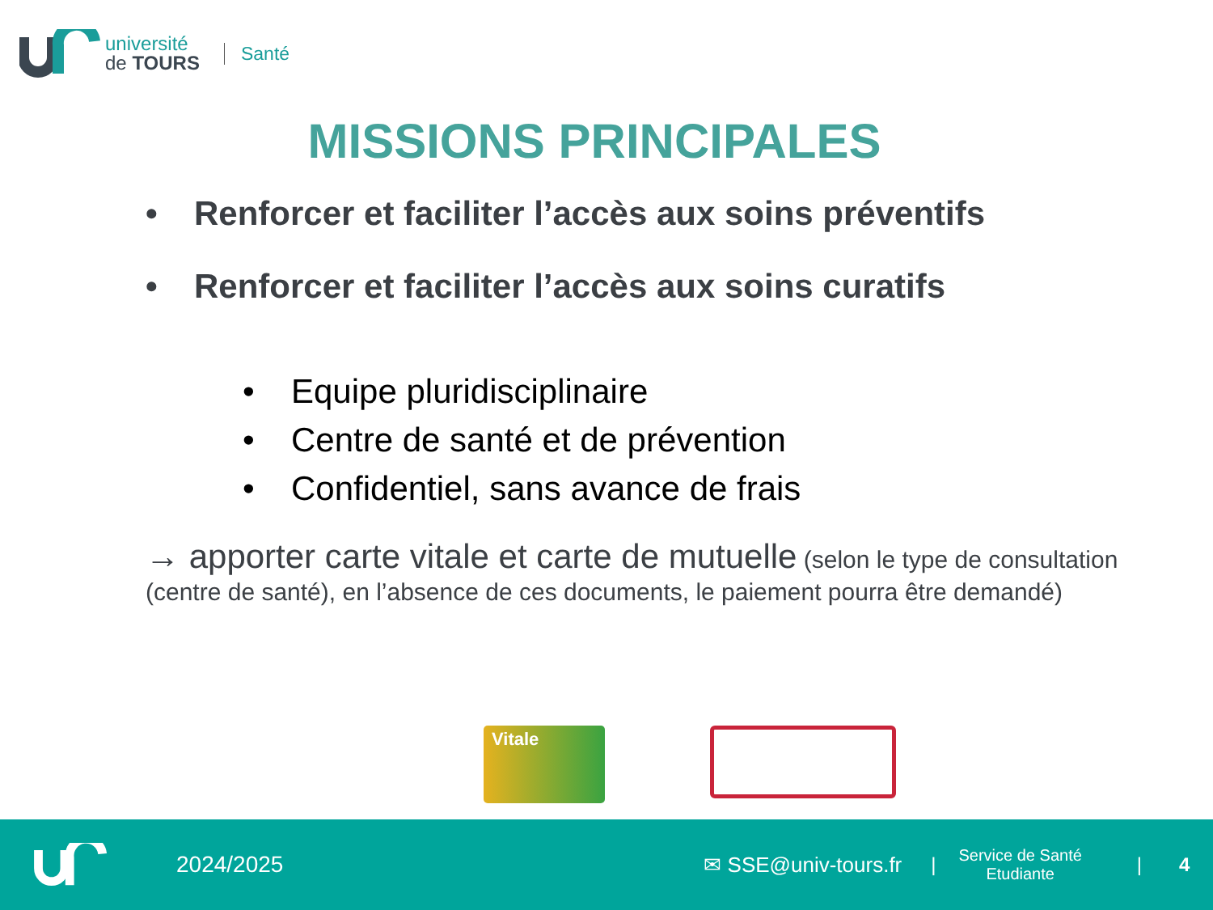université
de TOURS
Santé
MISSIONS PRINCIPALES
• Renforcer et faciliter l’accès aux soins préventifs
• Renforcer et faciliter l’accès aux soins curatifs
• Equipe pluridisciplinaire
• Centre de santé et de prévention
• Confidentiel, sans avance de frais
→ apporter carte vitale et carte de mutuelle (selon le type de consultation (centre de santé), en l’absence de ces documents, le paiement pourra être demandé)
Vitale
2024/2025 ✉ SSE@univ-tours.fr |
Service de Santé
Etudiante
| 4